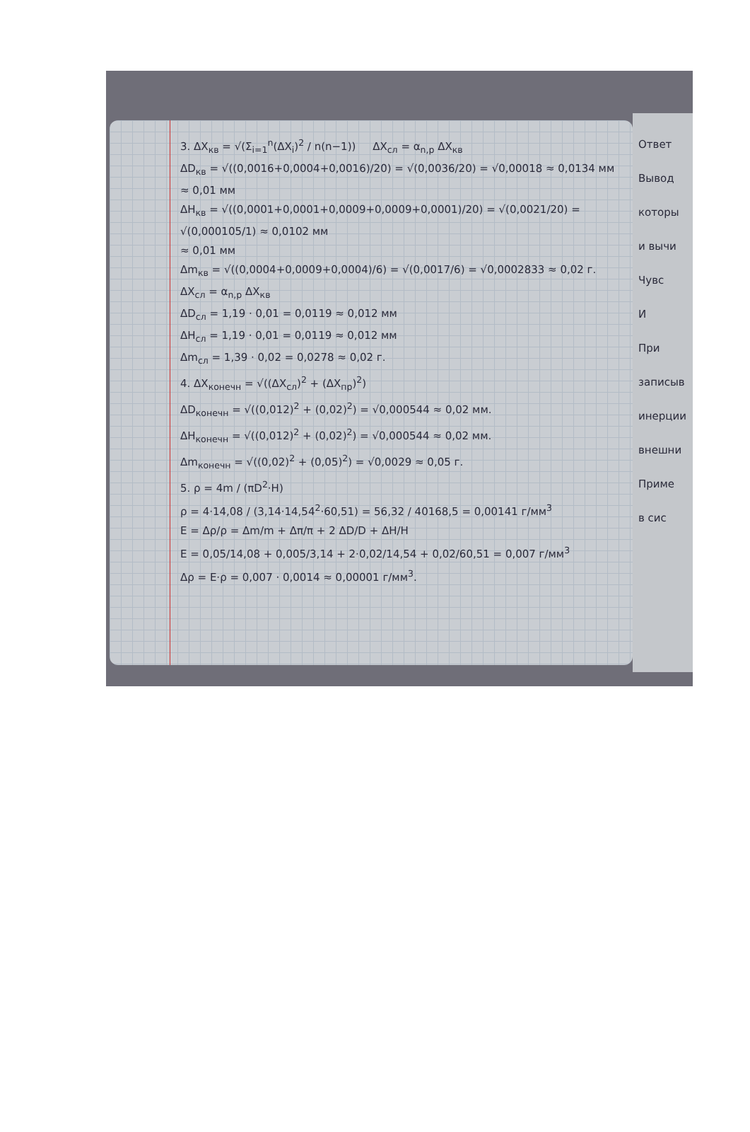3. ΔX<sub>кв</sub> = √(Σ<sub>i=1</sub><sup>n</sup>(ΔX<sub>i</sub>)<sup>2</sup> / n(n−1)) ΔX<sub>сл</sub> = α<sub>n,p</sub> ΔX<sub>кв</sub>
ΔD<sub>кв</sub> = √((0,0016+0,0004+0,0016)/20) = √(0,0036/20) = √0,00018 ≈ 0,0134 мм ≈ 0,01 мм
ΔH<sub>кв</sub> = √((0,0001+0,0001+0,0009+0,0009+0,0001)/20) = √(0,0021/20) = √(0,000105/1) ≈ 0,0102 мм
≈ 0,01 мм
Δm<sub>кв</sub> = √((0,0004+0,0009+0,0004)/6) = √(0,0017/6) = √0,0002833 ≈ 0,02 г.
ΔX<sub>сл</sub> = α<sub>n,p</sub> ΔX<sub>кв</sub>
ΔD<sub>сл</sub> = 1,19 · 0,01 = 0,0119 ≈ 0,012 мм
ΔH<sub>сл</sub> = 1,19 · 0,01 = 0,0119 ≈ 0,012 мм
Δm<sub>сл</sub> = 1,39 · 0,02 = 0,0278 ≈ 0,02 г.
4. ΔX<sub>конечн</sub> = √((ΔX<sub>сл</sub>)<sup>2</sup> + (ΔX<sub>пр</sub>)<sup>2</sup>)
ΔD<sub>конечн</sub> = √((0,012)<sup>2</sup> + (0,02)<sup>2</sup>) = √0,000544 ≈ 0,02 мм.
ΔH<sub>конечн</sub> = √((0,012)<sup>2</sup> + (0,02)<sup>2</sup>) = √0,000544 ≈ 0,02 мм.
Δm<sub>конечн</sub> = √((0,02)<sup>2</sup> + (0,05)<sup>2</sup>) = √0,0029 ≈ 0,05 г.
5. ρ = 4m / (πD<sup>2</sup>·H)
ρ = 4·14,08 / (3,14·14,54<sup>2</sup>·60,51) = 56,32 / 40168,5 = 0,00141 г/мм<sup>3</sup>
E = Δρ/ρ = Δm/m + Δπ/π + 2 ΔD/D + ΔH/H
E = 0,05/14,08 + 0,005/3,14 + 2·0,02/14,54 + 0,02/60,51 = 0,007 г/мм<sup>3</sup>
Δρ = E·ρ = 0,007 · 0,0014 ≈ 0,00001 г/мм<sup>3</sup>.
Ответ
Вывод
которы
и вычи
Чувс
И
При
записыв
инерции
внешни
Приме
в сис